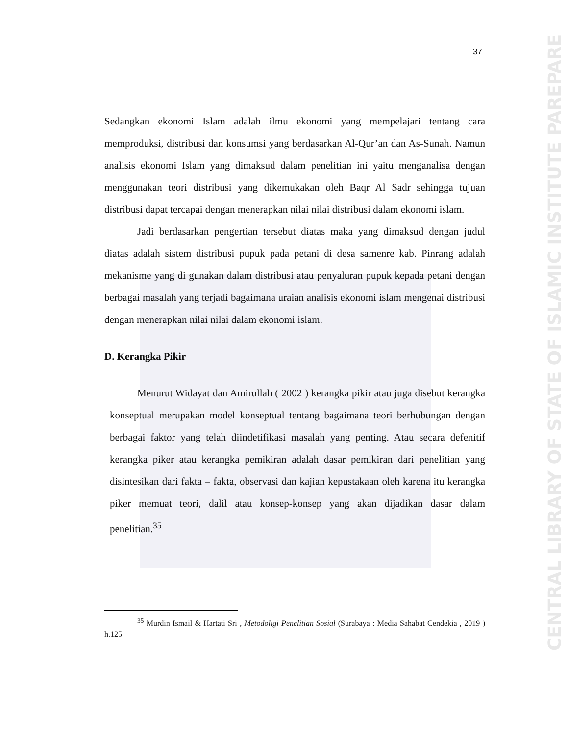37
CENTRAL LIBRARY OF STATE OF ISLAMIC INSTITUTE PAREPARE
Sedangkan ekonomi Islam adalah ilmu ekonomi yang mempelajari tentang cara memproduksi, distribusi dan konsumsi yang berdasarkan Al-Qur’an dan As-Sunah. Namun analisis ekonomi Islam yang dimaksud dalam penelitian ini yaitu menganalisa dengan menggunakan teori distribusi yang dikemukakan oleh Baqr Al Sadr sehingga tujuan distribusi dapat tercapai dengan menerapkan nilai nilai distribusi dalam ekonomi islam.
Jadi berdasarkan pengertian tersebut diatas maka yang dimaksud dengan judul diatas adalah sistem distribusi pupuk pada petani di desa samenre kab. Pinrang adalah mekanisme yang di gunakan dalam distribusi atau penyaluran pupuk kepada petani dengan berbagai masalah yang terjadi bagaimana uraian analisis ekonomi islam mengenai distribusi dengan menerapkan nilai nilai dalam ekonomi islam.
D. Kerangka Pikir
Menurut Widayat dan Amirullah ( 2002 ) kerangka pikir atau juga disebut kerangka konseptual merupakan model konseptual tentang bagaimana teori berhubungan dengan berbagai faktor yang telah diindetifikasi masalah yang penting. Atau secara defenitif kerangka piker atau kerangka pemikiran adalah dasar pemikiran dari penelitian yang disintesikan dari fakta – fakta, observasi dan kajian kepustakaan oleh karena itu kerangka piker memuat teori, dalil atau konsep-konsep yang akan dijadikan dasar dalam penelitian.<sup>35</sup>
<sup>35</sup> Murdin Ismail & Hartati Sri , Metodoligi Penelitian Sosial (Surabaya : Media Sahabat Cendekia , 2019 ) h.125